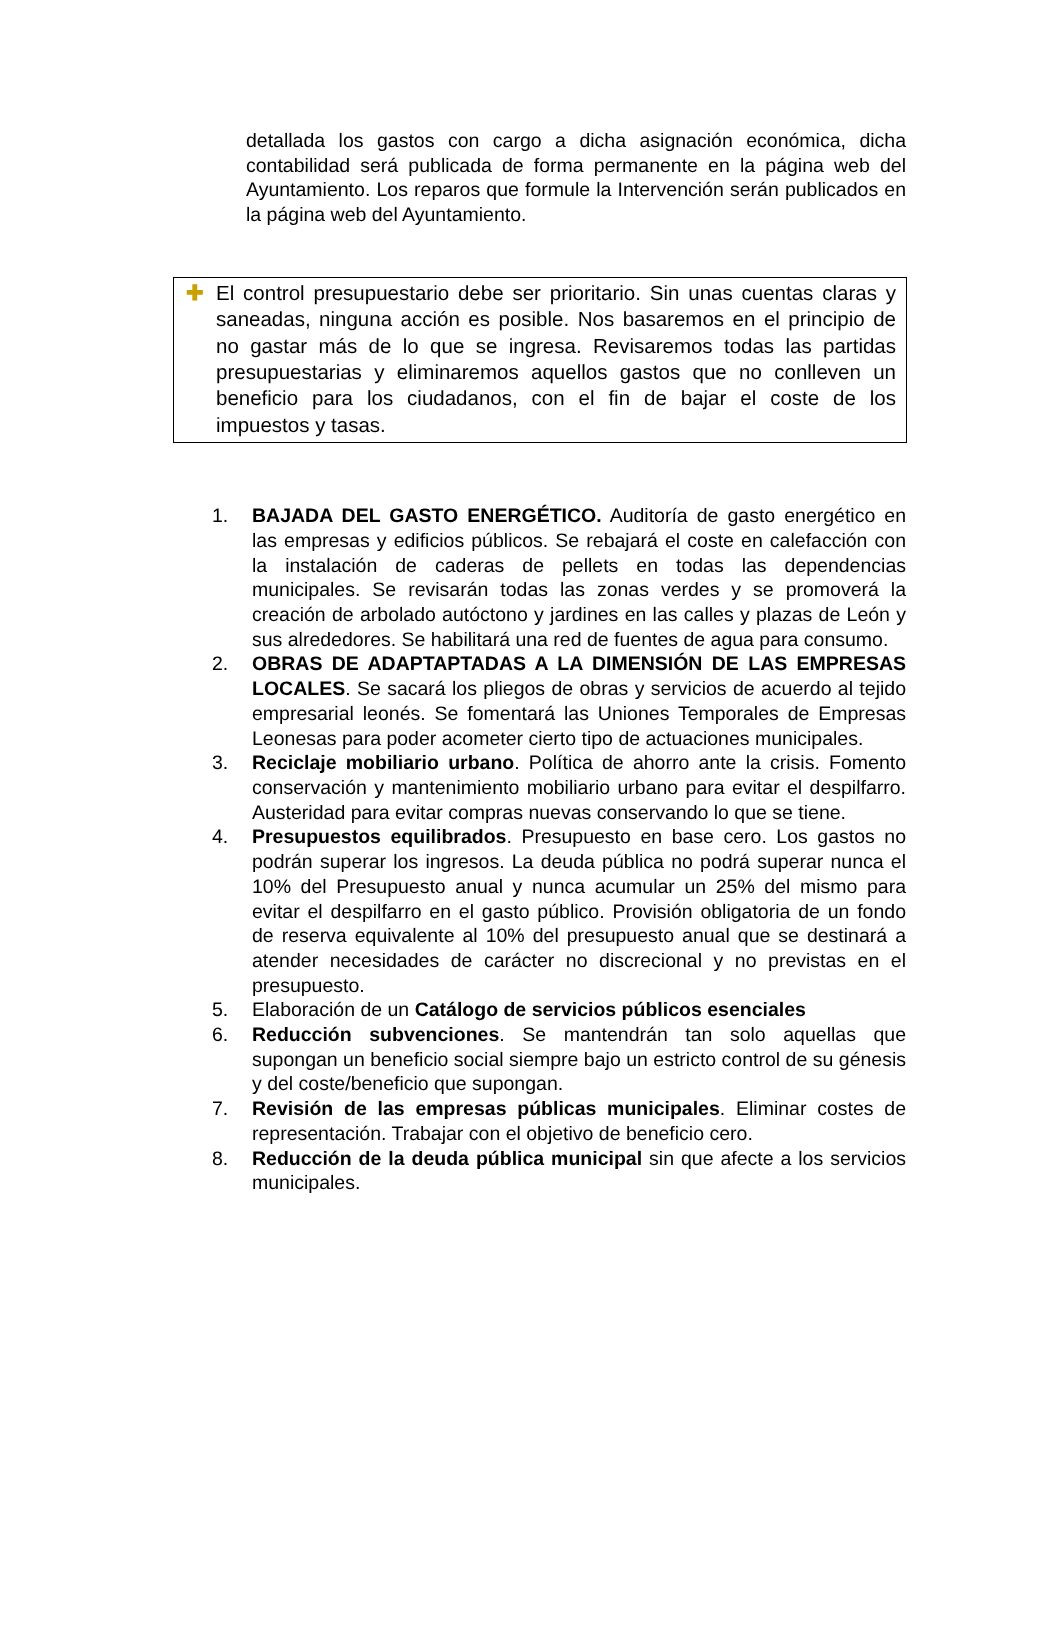detallada los gastos con cargo a dicha asignación económica, dicha contabilidad será publicada de forma permanente en la página web del Ayuntamiento. Los reparos que formule la Intervención serán publicados en la página web del Ayuntamiento.
✚ El control presupuestario debe ser prioritario. Sin unas cuentas claras y saneadas, ninguna acción es posible. Nos basaremos en el principio de no gastar más de lo que se ingresa. Revisaremos todas las partidas presupuestarias y eliminaremos aquellos gastos que no conlleven un beneficio para los ciudadanos, con el fin de bajar el coste de los impuestos y tasas.
1. BAJADA DEL GASTO ENERGÉTICO. Auditoría de gasto energético en las empresas y edificios públicos. Se rebajará el coste en calefacción con la instalación de caderas de pellets en todas las dependencias municipales. Se revisarán todas las zonas verdes y se promoverá la creación de arbolado autóctono y jardines en las calles y plazas de León y sus alrededores. Se habilitará una red de fuentes de agua para consumo.
2. OBRAS DE ADAPTAPTADAS A LA DIMENSIÓN DE LAS EMPRESAS LOCALES. Se sacará los pliegos de obras y servicios de acuerdo al tejido empresarial leonés. Se fomentará las Uniones Temporales de Empresas Leonesas para poder acometer cierto tipo de actuaciones municipales.
3. Reciclaje mobiliario urbano. Política de ahorro ante la crisis. Fomento conservación y mantenimiento mobiliario urbano para evitar el despilfarro. Austeridad para evitar compras nuevas conservando lo que se tiene.
4. Presupuestos equilibrados. Presupuesto en base cero. Los gastos no podrán superar los ingresos. La deuda pública no podrá superar nunca el 10% del Presupuesto anual y nunca acumular un 25% del mismo para evitar el despilfarro en el gasto público. Provisión obligatoria de un fondo de reserva equivalente al 10% del presupuesto anual que se destinará a atender necesidades de carácter no discrecional y no previstas en el presupuesto.
5. Elaboración de un Catálogo de servicios públicos esenciales
6. Reducción subvenciones. Se mantendrán tan solo aquellas que supongan un beneficio social siempre bajo un estricto control de su génesis y del coste/beneficio que supongan.
7. Revisión de las empresas públicas municipales. Eliminar costes de representación. Trabajar con el objetivo de beneficio cero.
8. Reducción de la deuda pública municipal sin que afecte a los servicios municipales.